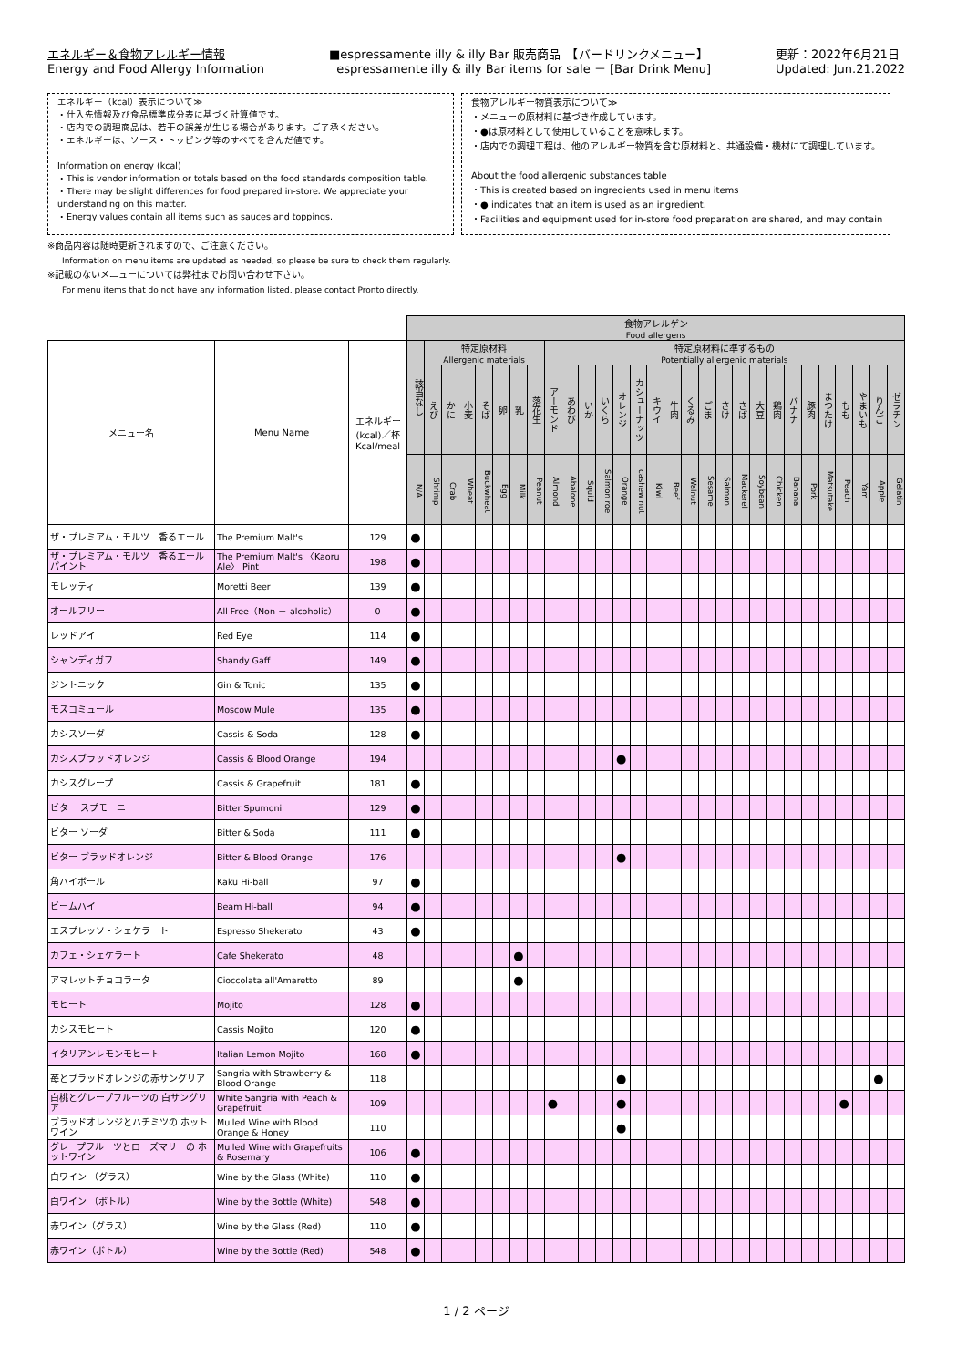エネルギー＆食物アレルギー情報
Energy and Food Allergy Information
■espressamente illy & illy Bar 販売商品　【バードリンクメニュー】
espressamente illy & illy Bar items for sale － [Bar Drink Menu]
更新：2022年6月21日
Updated: Jun.21.2022
エネルギー（kcal）表示について≫
・仕入先情報及び食品標準成分表に基づく計算値です。
・店内での調理商品は、若干の誤差が生じる場合があります。ご了承ください。
・エネルギーは、ソース・トッピング等のすべてを含んだ値です。
Information on energy (kcal)
・This is vendor information or totals based on the food standards composition table.
・There may be slight differences for food prepared in-store. We appreciate your understanding on this matter.
・Energy values contain all items such as sauces and toppings.
食物アレルギー物質表示について≫
・メニューの原材料に基づき作成しています。
・●は原材料として使用していることを意味します。
・店内での調理工程は、他のアレルギー物質を含む原材料と、共通設備・機材にて調理しています。
About the food allergenic substances table
・This is created based on ingredients used in menu items
・● indicates that an item is used as an ingredient.
・Facilities and equipment used for in-store food preparation are shared, and may contain
※商品内容は随時更新されますので、ご注意ください。
Information on menu items are updated as needed, so please be sure to check them regularly.
※記載のないメニューについては弊社までお問い合わせ下さい。
For menu items that do not have any information listed, please contact Pronto directly.
| | | | 食物アレルゲン Food allergens | | | | | | | | | | | | | | | | | | | | | | | | | | | | |
| --- | --- | --- | --- | --- | --- | --- | --- | --- | --- | --- | --- | --- | --- | --- | --- | --- | --- | --- | --- | --- | --- | --- | --- | --- | --- | --- | --- | --- | --- | --- | --- |
| メニュー名 | Menu Name | エネルギー (kcal)／杯 Kcal/meal | 該当なし | 特定原材料 Allergenic materials | | | | | | | 特定原材料に準ずるもの Potentially allergenic materials | | | | | | | | | | | | | | | | | | | | |
| | | | | えび | かに | 小麦 | そば | 卵 | 乳 | 落花生 | アーモンド | あわび | いか | いくら | オレンジ | カシューナッツ | キウイ | 牛肉 | くるみ | ごま | さけ | さば | 大豆 | 鶏肉 | バナナ | 豚肉 | まつたけ | もも | やまいも | りんご | ゼラチン |
| | | | N/A | Shrimp | Crab | Wheat | Buckwheat | Egg | Milk | Peanut | Almond | Abalone | Squid | Salmon roe | Orange | cashew nut | Kiwi | Beef | Walnut | Sesame | Salmon | Mackerel | Soybean | Chicken | Banana | Pork | Matsutake | Peach | Yam | Apple | Gelatin |
| ザ・プレミアム・モルツ 香るエール | The Premium Malt's | 129 | ● | | | | | | | | | | | | | | | | | | | | | | | | | | | | |
| ザ・プレミアム・モルツ 香るエール パイント | The Premium Malt's 〈Kaoru Ale〉 Pint | 198 | ● | | | | | | | | | | | | | | | | | | | | | | | | | | | | |
| モレッティ | Moretti Beer | 139 | ● | | | | | | | | | | | | | | | | | | | | | | | | | | | | |
| オールフリー | All Free（Non － alcoholic） | 0 | ● | | | | | | | | | | | | | | | | | | | | | | | | | | | | |
| レッドアイ | Red Eye | 114 | ● | | | | | | | | | | | | | | | | | | | | | | | | | | | | |
| シャンディガフ | Shandy Gaff | 149 | ● | | | | | | | | | | | | | | | | | | | | | | | | | | | | |
| ジントニック | Gin & Tonic | 135 | ● | | | | | | | | | | | | | | | | | | | | | | | | | | | | |
| モスコミュール | Moscow Mule | 135 | ● | | | | | | | | | | | | | | | | | | | | | | | | | | | | |
| カシスソーダ | Cassis & Soda | 128 | ● | | | | | | | | | | | | | | | | | | | | | | | | | | | | |
| カシスブラッドオレンジ | Cassis & Blood Orange | 194 | | | | | | | | | | | | | ● | | | | | | | | | | | | | | | | |
| カシスグレープ | Cassis & Grapefruit | 181 | ● | | | | | | | | | | | | | | | | | | | | | | | | | | | | |
| ビター スプモーニ | Bitter Spumoni | 129 | ● | | | | | | | | | | | | | | | | | | | | | | | | | | | | |
| ビター ソーダ | Bitter & Soda | 111 | ● | | | | | | | | | | | | | | | | | | | | | | | | | | | | |
| ビター ブラッドオレンジ | Bitter & Blood Orange | 176 | | | | | | | | | | | | | ● | | | | | | | | | | | | | | | | |
| 角ハイボール | Kaku Hi-ball | 97 | ● | | | | | | | | | | | | | | | | | | | | | | | | | | | | |
| ビームハイ | Beam Hi-ball | 94 | ● | | | | | | | | | | | | | | | | | | | | | | | | | | | | |
| エスプレッソ・シェケラート | Espresso Shekerato | 43 | ● | | | | | | | | | | | | | | | | | | | | | | | | | | | | |
| カフェ・シェケラート | Cafe Shekerato | 48 | | | | | | | ● | | | | | | | | | | | | | | | | | | | | | | |
| アマレットチョコラータ | Cioccolata all'Amaretto | 89 | | | | | | | ● | | | | | | | | | | | | | | | | | | | | | | |
| モヒート | Mojito | 128 | ● | | | | | | | | | | | | | | | | | | | | | | | | | | | | |
| カシスモヒート | Cassis Mojito | 120 | ● | | | | | | | | | | | | | | | | | | | | | | | | | | | | |
| イタリアンレモンモヒート | Italian Lemon Mojito | 168 | ● | | | | | | | | | | | | | | | | | | | | | | | | | | | | |
| 苺とブラッドオレンジの赤サングリア | Sangria with Strawberry & Blood Orange | 118 | | | | | | | | | | | | | ● | | | | | | | | | | | | | | | ● | |
| 白桃とグレープフルーツの 白サングリア | White Sangria with Peach & Grapefruit | 109 | | | | | | | | | ● | | | | ● | | | | | | | | | | | | | ● | | | |
| ブラッドオレンジとハチミツの ホットワイン | Mulled Wine with Blood Orange & Honey | 110 | | | | | | | | | | | | | ● | | | | | | | | | | | | | | | | |
| グレープフルーツとローズマリーの ホットワイン | Mulled Wine with Grapefruits & Rosemary | 106 | ● | | | | | | | | | | | | | | | | | | | | | | | | | | | | |
| 白ワイン （グラス） | Wine by the Glass (White) | 110 | ● | | | | | | | | | | | | | | | | | | | | | | | | | | | | |
| 白ワイン （ボトル） | Wine by the Bottle (White) | 548 | ● | | | | | | | | | | | | | | | | | | | | | | | | | | | | |
| 赤ワイン（グラス） | Wine by the Glass (Red) | 110 | ● | | | | | | | | | | | | | | | | | | | | | | | | | | | | |
| 赤ワイン（ボトル） | Wine by the Bottle (Red) | 548 | ● | | | | | | | | | | | | | | | | | | | | | | | | | | | | |
1 / 2 ページ